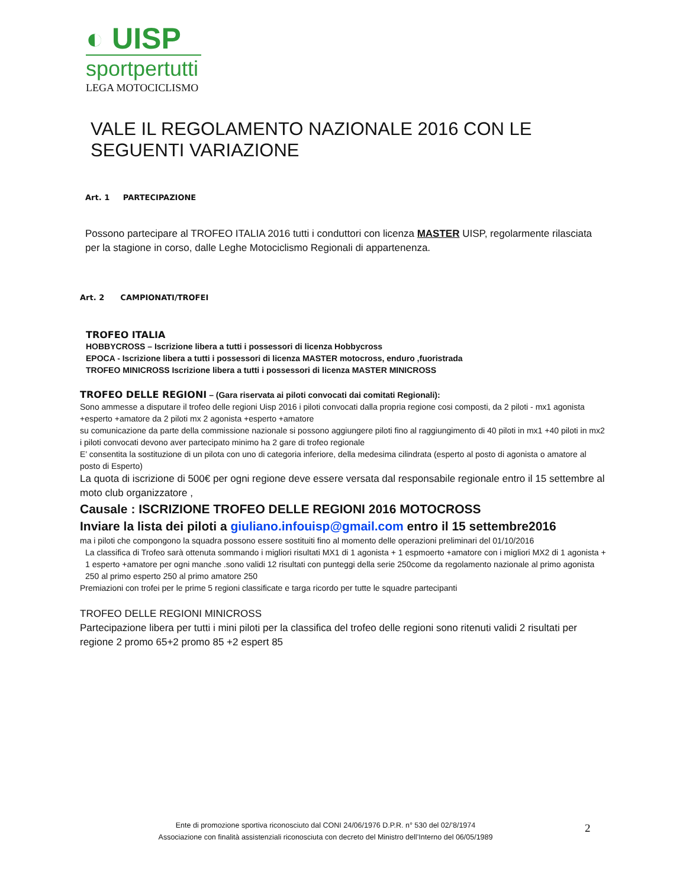◐ UISP
sportpertutti
LEGA MOTOCICLISMO
VALE IL REGOLAMENTO NAZIONALE 2016 CON LE SEGUENTI VARIAZIONE
Art. 1 PARTECIPAZIONE
Possono partecipare al TROFEO ITALIA 2016 tutti i conduttori con licenza MASTER UISP, regolarmente rilasciata per la stagione in corso, dalle Leghe Motociclismo Regionali di appartenenza.
Art. 2 CAMPIONATI/TROFEI
TROFEO ITALIA
HOBBYCROSS – Iscrizione libera a tutti i possessori di licenza Hobbycross
EPOCA - Iscrizione libera a tutti i possessori di licenza MASTER motocross, enduro ,fuoristrada
TROFEO MINICROSS Iscrizione libera a tutti i possessori di licenza MASTER MINICROSS
TROFEO DELLE REGIONI – (Gara riservata ai piloti convocati dai comitati Regionali):
Sono ammesse a disputare il trofeo delle regioni Uisp 2016 i piloti convocati dalla propria regione cosi composti, da 2 piloti - mx1 agonista +esperto +amatore da 2 piloti mx 2 agonista +esperto +amatore
su comunicazione da parte della commissione nazionale si possono aggiungere piloti fino al raggiungimento di 40 piloti in mx1 +40 piloti in mx2
i piloti convocati devono aver partecipato minimo ha 2 gare di trofeo regionale
E’ consentita la sostituzione di un pilota con uno di categoria inferiore, della medesima cilindrata (esperto al posto di agonista o amatore al posto di Esperto)
La quota di iscrizione di 500€ per ogni regione deve essere versata dal responsabile regionale entro il 15 settembre al moto club organizzatore ,
Causale : ISCRIZIONE TROFEO DELLE REGIONI 2016 MOTOCROSS
Inviare la lista dei piloti a giuliano.infouisp@gmail.com entro il 15 settembre2016
ma i piloti che compongono la squadra possono essere sostituiti fino al momento delle operazioni preliminari del 01/10/2016
La classifica di Trofeo sarà ottenuta sommando i migliori risultati MX1 di 1 agonista + 1 espmoerto +amatore con i migliori MX2 di 1 agonista + 1 esperto +amatore per ogni manche .sono validi 12 risultati con punteggi della serie 250come da regolamento nazionale al primo agonista 250 al primo esperto 250 al primo amatore 250
Premiazioni con trofei per le prime 5 regioni classificate e targa ricordo per tutte le squadre partecipanti
TROFEO DELLE REGIONI MINICROSS
Partecipazione libera per tutti i mini piloti per la classifica del trofeo delle regioni sono ritenuti validi 2 risultati per regione 2 promo 65+2 promo 85 +2 espert 85
Ente di promozione sportiva riconosciuto dal CONI 24/06/1976 D.P.R. n° 530 del 02/’8/1974
Associazione con finalità assistenziali riconosciuta con decreto del Ministro dell’Interno del 06/05/1989
2